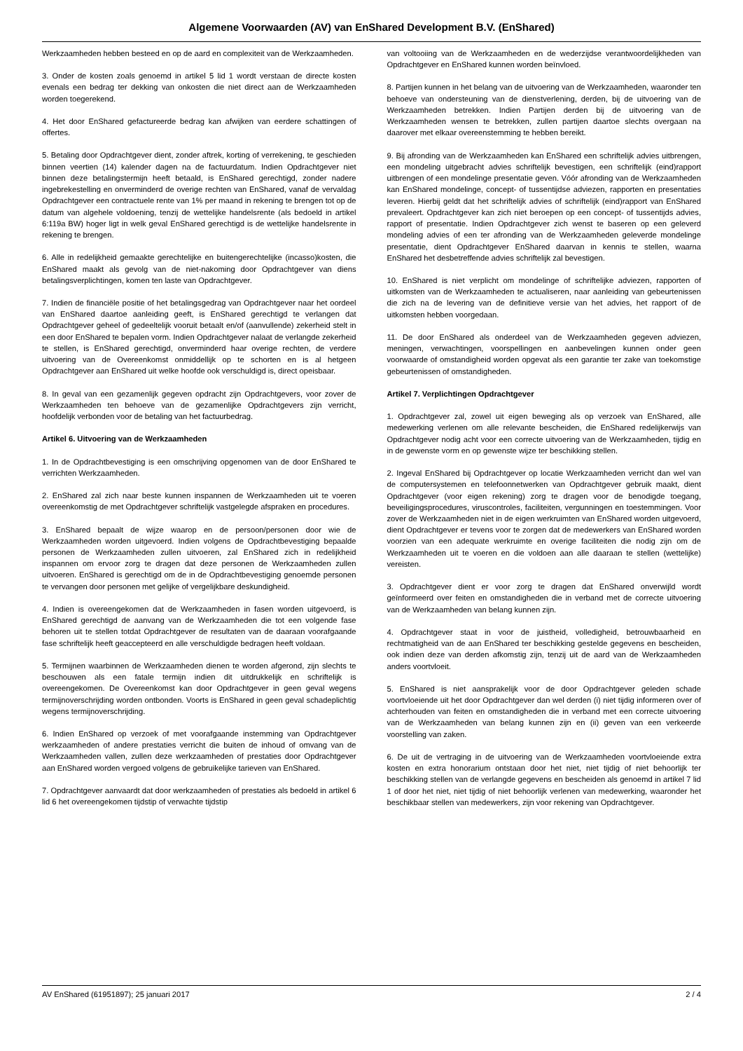Algemene Voorwaarden (AV) van EnShared Development B.V. (EnShared)
Werkzaamheden hebben besteed en op de aard en complexiteit van de Werkzaamheden.
3. Onder de kosten zoals genoemd in artikel 5 lid 1 wordt verstaan de directe kosten evenals een bedrag ter dekking van onkosten die niet direct aan de Werkzaamheden worden toegerekend.
4. Het door EnShared gefactureerde bedrag kan afwijken van eerdere schattingen of offertes.
5. Betaling door Opdrachtgever dient, zonder aftrek, korting of verrekening, te geschieden binnen veertien (14) kalender dagen na de factuurdatum. Indien Opdrachtgever niet binnen deze betalingstermijn heeft betaald, is EnShared gerechtigd, zonder nadere ingebrekestelling en onverminderd de overige rechten van EnShared, vanaf de vervaldag Opdrachtgever een contractuele rente van 1% per maand in rekening te brengen tot op de datum van algehele voldoening, tenzij de wettelijke handelsrente (als bedoeld in artikel 6:119a BW) hoger ligt in welk geval EnShared gerechtigd is de wettelijke handelsrente in rekening te brengen.
6. Alle in redelijkheid gemaakte gerechtelijke en buitengerechtelijke (incasso)kosten, die EnShared maakt als gevolg van de niet-nakoming door Opdrachtgever van diens betalingsverplichtingen, komen ten laste van Opdrachtgever.
7. Indien de financiële positie of het betalingsgedrag van Opdrachtgever naar het oordeel van EnShared daartoe aanleiding geeft, is EnShared gerechtigd te verlangen dat Opdrachtgever geheel of gedeeltelijk vooruit betaalt en/of (aanvullende) zekerheid stelt in een door EnShared te bepalen vorm. Indien Opdrachtgever nalaat de verlangde zekerheid te stellen, is EnShared gerechtigd, onverminderd haar overige rechten, de verdere uitvoering van de Overeenkomst onmiddellijk op te schorten en is al hetgeen Opdrachtgever aan EnShared uit welke hoofde ook verschuldigd is, direct opeisbaar.
8. In geval van een gezamenlijk gegeven opdracht zijn Opdrachtgevers, voor zover de Werkzaamheden ten behoeve van de gezamenlijke Opdrachtgevers zijn verricht, hoofdelijk verbonden voor de betaling van het factuurbedrag.
Artikel 6. Uitvoering van de Werkzaamheden
1. In de Opdrachtbevestiging is een omschrijving opgenomen van de door EnShared te verrichten Werkzaamheden.
2. EnShared zal zich naar beste kunnen inspannen de Werkzaamheden uit te voeren overeenkomstig de met Opdrachtgever schriftelijk vastgelegde afspraken en procedures.
3. EnShared bepaalt de wijze waarop en de persoon/personen door wie de Werkzaamheden worden uitgevoerd. Indien volgens de Opdrachtbevestiging bepaalde personen de Werkzaamheden zullen uitvoeren, zal EnShared zich in redelijkheid inspannen om ervoor zorg te dragen dat deze personen de Werkzaamheden zullen uitvoeren. EnShared is gerechtigd om de in de Opdrachtbevestiging genoemde personen te vervangen door personen met gelijke of vergelijkbare deskundigheid.
4. Indien is overeengekomen dat de Werkzaamheden in fasen worden uitgevoerd, is EnShared gerechtigd de aanvang van de Werkzaamheden die tot een volgende fase behoren uit te stellen totdat Opdrachtgever de resultaten van de daaraan voorafgaande fase schriftelijk heeft geaccepteerd en alle verschuldigde bedragen heeft voldaan.
5. Termijnen waarbinnen de Werkzaamheden dienen te worden afgerond, zijn slechts te beschouwen als een fatale termijn indien dit uitdrukkelijk en schriftelijk is overeengekomen. De Overeenkomst kan door Opdrachtgever in geen geval wegens termijnoverschrijding worden ontbonden. Voorts is EnShared in geen geval schadeplichtig wegens termijnoverschrijding.
6. Indien EnShared op verzoek of met voorafgaande instemming van Opdrachtgever werkzaamheden of andere prestaties verricht die buiten de inhoud of omvang van de Werkzaamheden vallen, zullen deze werkzaamheden of prestaties door Opdrachtgever aan EnShared worden vergoed volgens de gebruikelijke tarieven van EnShared.
7. Opdrachtgever aanvaardt dat door werkzaamheden of prestaties als bedoeld in artikel 6 lid 6 het overeengekomen tijdstip of verwachte tijdstip
van voltooiing van de Werkzaamheden en de wederzijdse verantwoordelijkheden van Opdrachtgever en EnShared kunnen worden beïnvloed.
8. Partijen kunnen in het belang van de uitvoering van de Werkzaamheden, waaronder ten behoeve van ondersteuning van de dienstverlening, derden, bij de uitvoering van de Werkzaamheden betrekken. Indien Partijen derden bij de uitvoering van de Werkzaamheden wensen te betrekken, zullen partijen daartoe slechts overgaan na daarover met elkaar overeenstemming te hebben bereikt.
9. Bij afronding van de Werkzaamheden kan EnShared een schriftelijk advies uitbrengen, een mondeling uitgebracht advies schriftelijk bevestigen, een schriftelijk (eind)rapport uitbrengen of een mondelinge presentatie geven. Vóór afronding van de Werkzaamheden kan EnShared mondelinge, concept- of tussentijdse adviezen, rapporten en presentaties leveren. Hierbij geldt dat het schriftelijk advies of schriftelijk (eind)rapport van EnShared prevaleert. Opdrachtgever kan zich niet beroepen op een concept- of tussentijds advies, rapport of presentatie. Indien Opdrachtgever zich wenst te baseren op een geleverd mondeling advies of een ter afronding van de Werkzaamheden geleverde mondelinge presentatie, dient Opdrachtgever EnShared daarvan in kennis te stellen, waarna EnShared het desbetreffende advies schriftelijk zal bevestigen.
10. EnShared is niet verplicht om mondelinge of schriftelijke adviezen, rapporten of uitkomsten van de Werkzaamheden te actualiseren, naar aanleiding van gebeurtenissen die zich na de levering van de definitieve versie van het advies, het rapport of de uitkomsten hebben voorgedaan.
11. De door EnShared als onderdeel van de Werkzaamheden gegeven adviezen, meningen, verwachtingen, voorspellingen en aanbevelingen kunnen onder geen voorwaarde of omstandigheid worden opgevat als een garantie ter zake van toekomstige gebeurtenissen of omstandigheden.
Artikel 7. Verplichtingen Opdrachtgever
1. Opdrachtgever zal, zowel uit eigen beweging als op verzoek van EnShared, alle medewerking verlenen om alle relevante bescheiden, die EnShared redelijkerwijs van Opdrachtgever nodig acht voor een correcte uitvoering van de Werkzaamheden, tijdig en in de gewenste vorm en op gewenste wijze ter beschikking stellen.
2. Ingeval EnShared bij Opdrachtgever op locatie Werkzaamheden verricht dan wel van de computersystemen en telefoonnetwerken van Opdrachtgever gebruik maakt, dient Opdrachtgever (voor eigen rekening) zorg te dragen voor de benodigde toegang, beveiligingsprocedures, viruscontroles, faciliteiten, vergunningen en toestemmingen. Voor zover de Werkzaamheden niet in de eigen werkruimten van EnShared worden uitgevoerd, dient Opdrachtgever er tevens voor te zorgen dat de medewerkers van EnShared worden voorzien van een adequate werkruimte en overige faciliteiten die nodig zijn om de Werkzaamheden uit te voeren en die voldoen aan alle daaraan te stellen (wettelijke) vereisten.
3. Opdrachtgever dient er voor zorg te dragen dat EnShared onverwijld wordt geïnformeerd over feiten en omstandigheden die in verband met de correcte uitvoering van de Werkzaamheden van belang kunnen zijn.
4. Opdrachtgever staat in voor de juistheid, volledigheid, betrouwbaarheid en rechtmatigheid van de aan EnShared ter beschikking gestelde gegevens en bescheiden, ook indien deze van derden afkomstig zijn, tenzij uit de aard van de Werkzaamheden anders voortvloeit.
5. EnShared is niet aansprakelijk voor de door Opdrachtgever geleden schade voortvloeiende uit het door Opdrachtgever dan wel derden (i) niet tijdig informeren over of achterhouden van feiten en omstandigheden die in verband met een correcte uitvoering van de Werkzaamheden van belang kunnen zijn en (ii) geven van een verkeerde voorstelling van zaken.
6. De uit de vertraging in de uitvoering van de Werkzaamheden voortvloeiende extra kosten en extra honorarium ontstaan door het niet, niet tijdig of niet behoorlijk ter beschikking stellen van de verlangde gegevens en bescheiden als genoemd in artikel 7 lid 1 of door het niet, niet tijdig of niet behoorlijk verlenen van medewerking, waaronder het beschikbaar stellen van medewerkers, zijn voor rekening van Opdrachtgever.
AV EnShared (61951897); 25 januari 2017 2 / 4